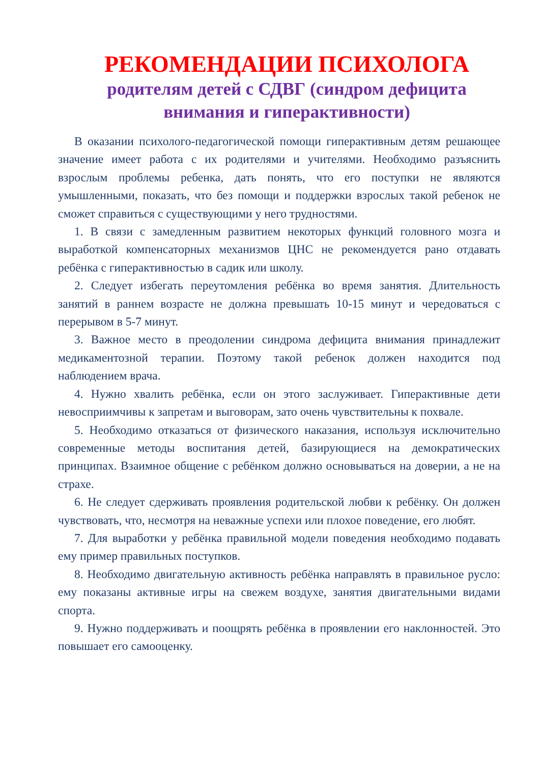РЕКОМЕНДАЦИИ ПСИХОЛОГА
родителям детей с СДВГ (синдром дефицита внимания и гиперактивности)
В оказании психолого-педагогической помощи гиперактивным детям решающее значение имеет работа с их родителями и учителями. Необходимо разъяснить взрослым проблемы ребенка, дать понять, что его поступки не являются умышленными, показать, что без помощи и поддержки взрослых такой ребенок не сможет справиться с существующими у него трудностями.
1. В связи с замедленным развитием некоторых функций головного мозга и выработкой компенсаторных механизмов ЦНС не рекомендуется рано отдавать ребёнка с гиперактивностью в садик или школу.
2. Следует избегать переутомления ребёнка во время занятия. Длительность занятий в раннем возрасте не должна превышать 10-15 минут и чередоваться с перерывом в 5-7 минут.
3. Важное место в преодолении синдрома дефицита внимания принадлежит медикаментозной терапии. Поэтому такой ребенок должен находится под наблюдением врача.
4. Нужно хвалить ребёнка, если он этого заслуживает. Гиперактивные дети невосприимчивы к запретам и выговорам, зато очень чувствительны к похвале.
5. Необходимо отказаться от физического наказания, используя исключительно современные методы воспитания детей, базирующиеся на демократических принципах. Взаимное общение с ребёнком должно основываться на доверии, а не на страхе.
6. Не следует сдерживать проявления родительской любви к ребёнку. Он должен чувствовать, что, несмотря на неважные успехи или плохое поведение, его любят.
7. Для выработки у ребёнка правильной модели поведения необходимо подавать ему пример правильных поступков.
8. Необходимо двигательную активность ребёнка направлять в правильное русло: ему показаны активные игры на свежем воздухе, занятия двигательными видами спорта.
9. Нужно поддерживать и поощрять ребёнка в проявлении его наклонностей. Это повышает его самооценку.